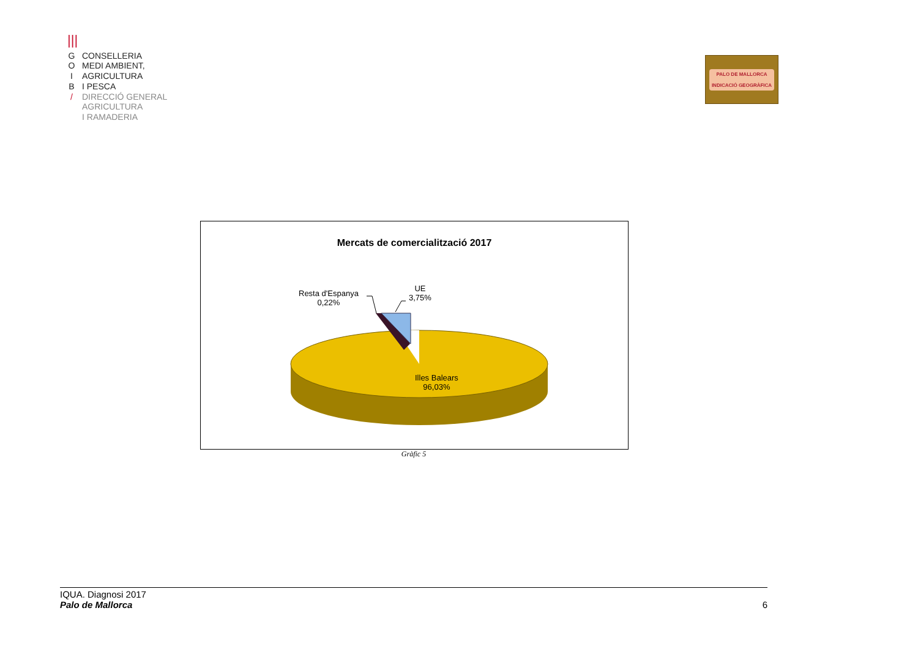|||
G CONSELLERIA
O MEDI AMBIENT,
I AGRICULTURA
B I PESCA
/ DIRECCIÓ GENERAL
AGRICULTURA
I RAMADERIA
PALO DE MALLORCA
INDICACIÓ GEOGRÀFICA
Mercats de comercialització 2017
Resta d'Espanya
0,22%
UE
3,75%
Illes Balears
96,03%
Gràfic 5
IQUA. Diagnosi 2017
Palo de Mallorca 6